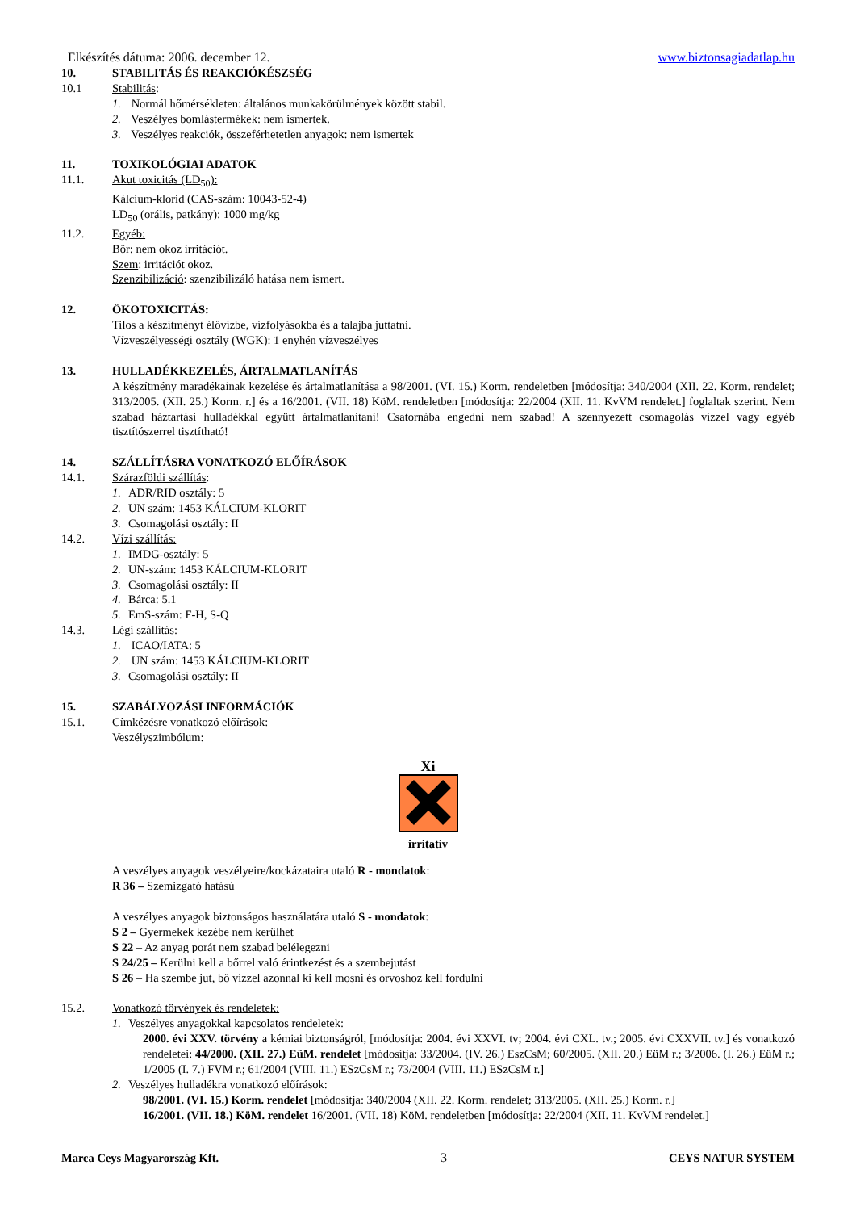Elkészítés dátuma: 2006. december 12. www.biztonsagiadatlap.hu
10. STABILITÁS ÉS REAKCIÓKÉSZSÉG
10.1 Stabilitás:
1. Normál hőmérsékleten: általános munkakörülmények között stabil.
2. Veszélyes bomlástermékek: nem ismertek.
3. Veszélyes reakciók, összeférhetetlen anyagok: nem ismertek
11. TOXIKOLÓGIAI ADATOK
11.1. Akut toxicitás (LD<sub>50</sub>):
Kálcium-klorid (CAS-szám: 10043-52-4)
LD<sub>50</sub> (orális, patkány): 1000 mg/kg
11.2. Egyéb:
Bőr: nem okoz irritációt.
Szem: irritációt okoz.
Szenzibilizáció: szenzibilizáló hatása nem ismert.
12. ÖKOTOXICITÁS:
Tilos a készítményt élővízbe, vízfolyásokba és a talajba juttatni.
Vízveszélyességi osztály (WGK): 1 enyhén vízveszélyes
13. HULLADÉKKEZELÉS, ÁRTALMATLANÍTÁS
A készítmény maradékainak kezelése és ártalmatlanítása a 98/2001. (VI. 15.) Korm. rendeletben [módosítja: 340/2004 (XII. 22. Korm. rendelet; 313/2005. (XII. 25.) Korm. r.] és a 16/2001. (VII. 18) KöM. rendeletben [módosítja: 22/2004 (XII. 11. KvVM rendelet.] foglaltak szerint. Nem szabad háztartási hulladékkal együtt ártalmatlanítani! Csatornába engedni nem szabad! A szennyezett csomagolás vízzel vagy egyéb tisztítószerrel tisztítható!
14. SZÁLLÍTÁSRA VONATKOZÓ ELŐÍRÁSOK
14.1. Szárazföldi szállítás:
1. ADR/RID osztály: 5
2. UN szám: 1453 KÁLCIUM-KLORIT
3. Csomagolási osztály: II
14.2. Vízi szállítás:
1. IMDG-osztály: 5
2. UN-szám: 1453 KÁLCIUM-KLORIT
3. Csomagolási osztály: II
4. Bárca: 5.1
5. EmS-szám: F-H, S-Q
14.3. Légi szállítás:
1. ICAO/IATA: 5
2. UN szám: 1453 KÁLCIUM-KLORIT
3. Csomagolási osztály: II
15. SZABÁLYOZÁSI INFORMÁCIÓK
15.1. Címkézésre vonatkozó előírások:
Veszélyszimbólum:
Xi
irritatív
A veszélyes anyagok veszélyeire/kockázataira utaló R - mondatok:
R 36 – Szemizgató hatású
A veszélyes anyagok biztonságos használatára utaló S - mondatok:
S 2 – Gyermekek kezébe nem kerülhet
S 22 – Az anyag porát nem szabad belélegezni
S 24/25 – Kerülni kell a bőrrel való érintkezést és a szembejutást
S 26 – Ha szembe jut, bő vízzel azonnal ki kell mosni és orvoshoz kell fordulni
15.2. Vonatkozó törvények és rendeletek:
1. Veszélyes anyagokkal kapcsolatos rendeletek:
2000. évi XXV. törvény a kémiai biztonságról, [módosítja: 2004. évi XXVI. tv; 2004. évi CXL. tv.; 2005. évi CXXVII. tv.] és vonatkozó rendeletei: 44/2000. (XII. 27.) EüM. rendelet [módosítja: 33/2004. (IV. 26.) EszCsM; 60/2005. (XII. 20.) EüM r.; 3/2006. (I. 26.) EüM r.; 1/2005 (I. 7.) FVM r.; 61/2004 (VIII. 11.) ESzCsM r.; 73/2004 (VIII. 11.) ESzCsM r.]
2. Veszélyes hulladékra vonatkozó előírások:
98/2001. (VI. 15.) Korm. rendelet [módosítja: 340/2004 (XII. 22. Korm. rendelet; 313/2005. (XII. 25.) Korm. r.]
16/2001. (VII. 18.) KöM. rendelet 16/2001. (VII. 18) KöM. rendeletben [módosítja: 22/2004 (XII. 11. KvVM rendelet.]
Marca Ceys Magyarország Kft. 3 CEYS NATUR SYSTEM